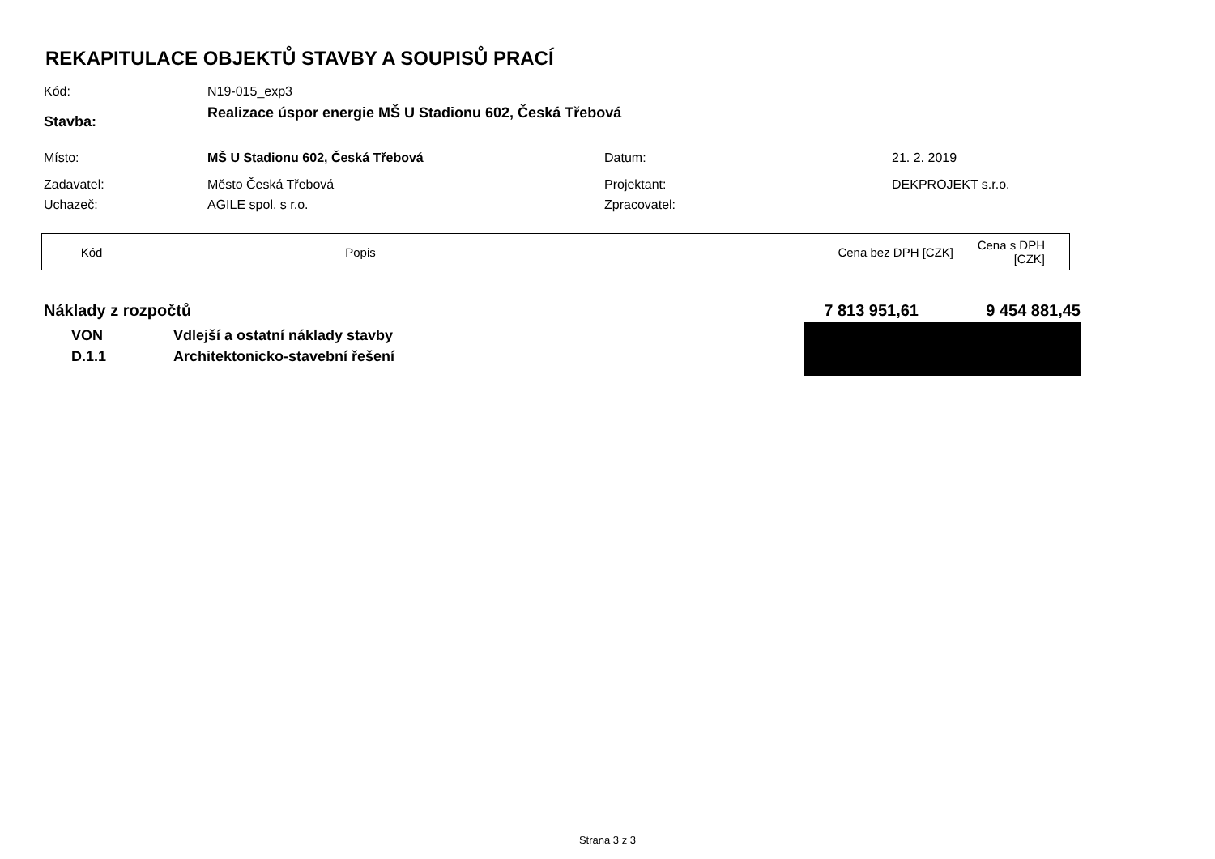REKAPITULACE OBJEKTŮ STAVBY A SOUPISŮ PRACÍ
| Kód: | N19-015_exp3 | | |
| Stavba: | Realizace úspor energie MŠ U Stadionu 602, Česká Třebová | | |
| Místo: | MŠ U Stadionu 602, Česká Třebová | Datum: | 21. 2. 2019 |
| Zadavatel: | Město Česká Třebová | Projektant: | DEKPROJEKT s.r.o. |
| Uchazeč: | AGILE spol. s r.o. | Zpracovatel: | |
| Kód | Popis | Cena bez DPH [CZK] | Cena s DPH [CZK] |
| --- | --- | --- | --- |
| Náklady z rozpočtů | | 7 813 951,61 | 9 454 881,45 |
| VON | Vdlejší a ostatní náklady stavby | | |
| D.1.1 | Architektonicko-stavební řešení | | |
Strana 3 z 3